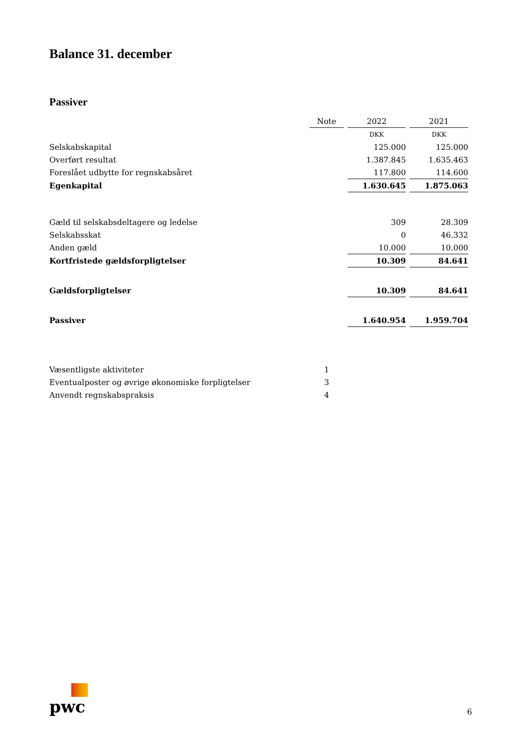Balance 31. december
Passiver
| | Note | 2022 | 2021 |
| | | DKK | DKK |
| Selskabskapital | | 125.000 | 125.000 |
| Overført resultat | | 1.387.845 | 1.635.463 |
| Foreslået udbytte for regnskabsåret | | 117.800 | 114.600 |
| Egenkapital | | 1.630.645 | 1.875.063 |
| Gæld til selskabsdeltagere og ledelse | | 309 | 28.309 |
| Selskabsskat | | 0 | 46.332 |
| Anden gæld | | 10.000 | 10.000 |
| Kortfristede gældsforpligtelser | | 10.309 | 84.641 |
| Gældsforpligtelser | | 10.309 | 84.641 |
| Passiver | | 1.640.954 | 1.959.704 |
| Væsentligste aktiviteter | 1 | | |
| Eventualposter og øvrige økonomiske forpligtelser | 3 | | |
| Anvendt regnskabspraksis | 4 | | |
pwc
6